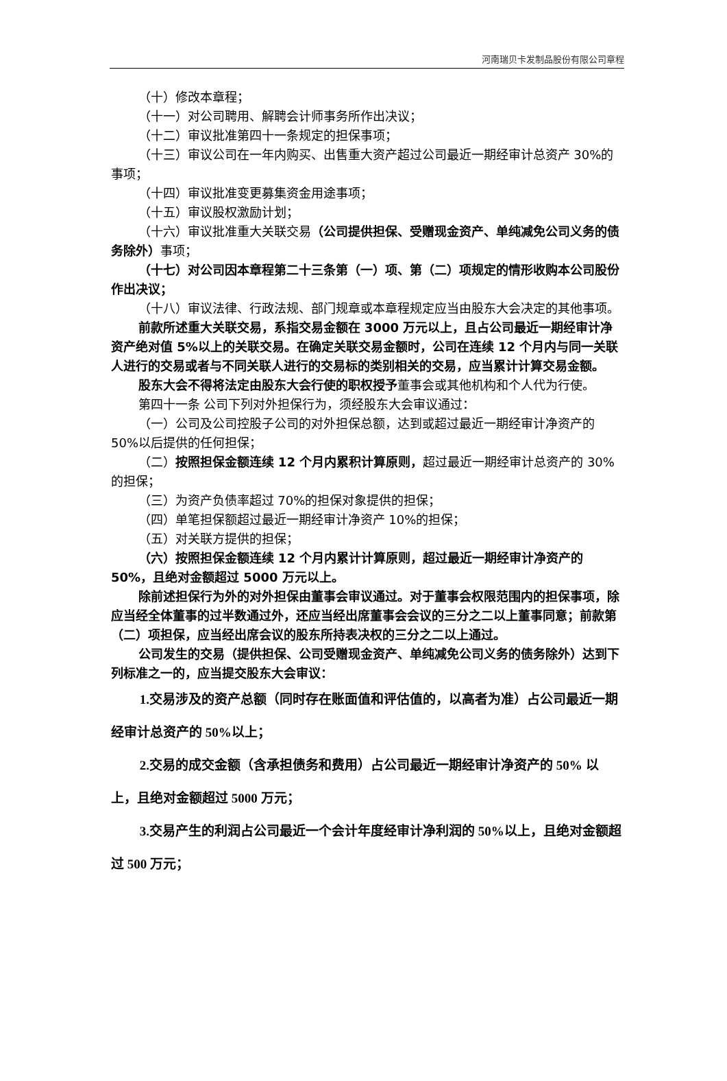河南瑞贝卡发制品股份有限公司章程
（十）修改本章程；
（十一）对公司聘用、解聘会计师事务所作出决议；
（十二）审议批准第四十一条规定的担保事项；
（十三）审议公司在一年内购买、出售重大资产超过公司最近一期经审计总资产 30%的事项；
（十四）审议批准变更募集资金用途事项；
（十五）审议股权激励计划；
（十六）审议批准重大关联交易（公司提供担保、受赠现金资产、单纯减免公司义务的债务除外）事项；
（十七）对公司因本章程第二十三条第（一）项、第（二）项规定的情形收购本公司股份作出决议；
（十八）审议法律、行政法规、部门规章或本章程规定应当由股东大会决定的其他事项。
前款所述重大关联交易，系指交易金额在 3000 万元以上，且占公司最近一期经审计净资产绝对值 5%以上的关联交易。在确定关联交易金额时，公司在连续 12 个月内与同一关联人进行的交易或者与不同关联人进行的交易标的类别相关的交易，应当累计计算交易金额。
股东大会不得将法定由股东大会行使的职权授予董事会或其他机构和个人代为行使。
第四十一条 公司下列对外担保行为，须经股东大会审议通过：
（一）公司及公司控股子公司的对外担保总额，达到或超过最近一期经审计净资产的 50%以后提供的任何担保；
（二）按照担保金额连续 12 个月内累积计算原则，超过最近一期经审计总资产的 30%的担保；
（三）为资产负债率超过 70%的担保对象提供的担保；
（四）单笔担保额超过最近一期经审计净资产 10%的担保；
（五）对关联方提供的担保；
（六）按照担保金额连续 12 个月内累计计算原则，超过最近一期经审计净资产的 50%，且绝对金额超过 5000 万元以上。
除前述担保行为外的对外担保由董事会审议通过。对于董事会权限范围内的担保事项，除应当经全体董事的过半数通过外，还应当经出席董事会会议的三分之二以上董事同意；前款第（二）项担保，应当经出席会议的股东所持表决权的三分之二以上通过。
公司发生的交易（提供担保、公司受赠现金资产、单纯减免公司义务的债务除外）达到下列标准之一的，应当提交股东大会审议：
1.交易涉及的资产总额（同时存在账面值和评估值的，以高者为准）占公司最近一期经审计总资产的 50%以上；
2.交易的成交金额（含承担债务和费用）占公司最近一期经审计净资产的 50% 以上，且绝对金额超过 5000 万元；
3.交易产生的利润占公司最近一个会计年度经审计净利润的 50%以上，且绝对金额超过 500 万元；